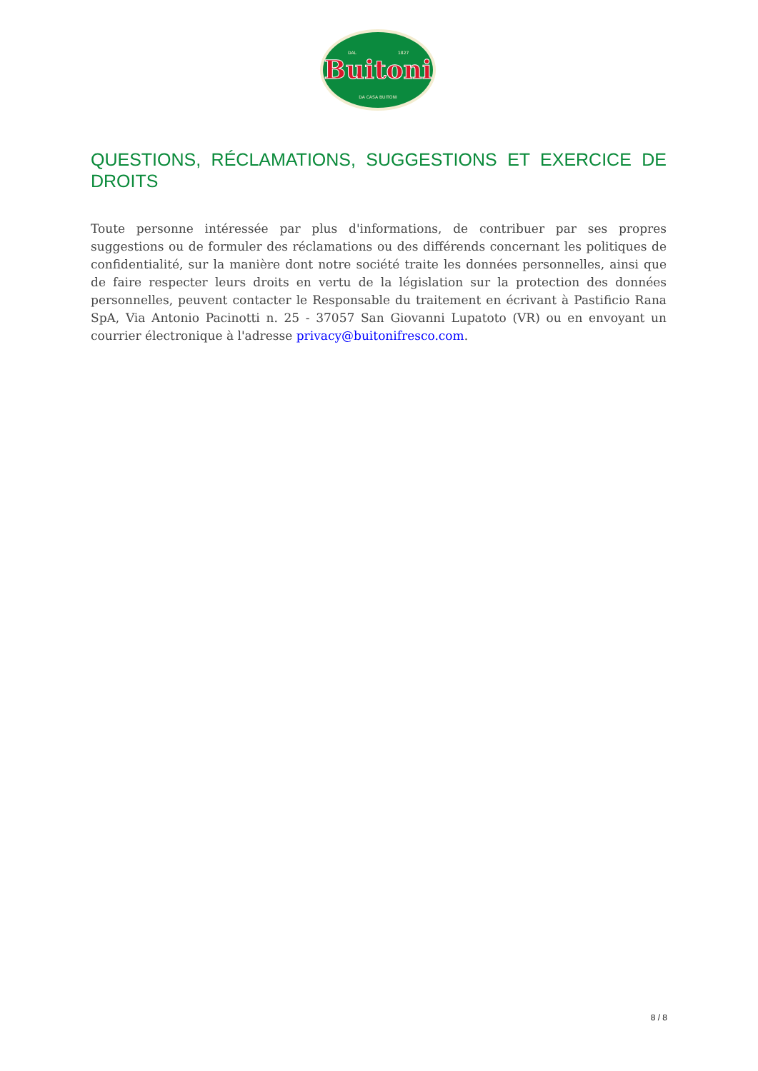Buitoni
DAL
1827
DA CASA BUITONI
QUESTIONS, RÉCLAMATIONS, SUGGESTIONS ET EXERCICE DE
DROITS
Toute personne intéressée par plus d'informations, de contribuer par ses propres suggestions ou de formuler des réclamations ou des différends concernant les politiques de confidentialité, sur la manière dont notre société traite les données personnelles, ainsi que de faire respecter leurs droits en vertu de la législation sur la protection des données personnelles, peuvent contacter le Responsable du traitement en écrivant à Pastificio Rana SpA, Via Antonio Pacinotti n. 25 - 37057 San Giovanni Lupatoto (VR) ou en envoyant un courrier électronique à l'adresse privacy@buitonifresco.com.
8 / 8